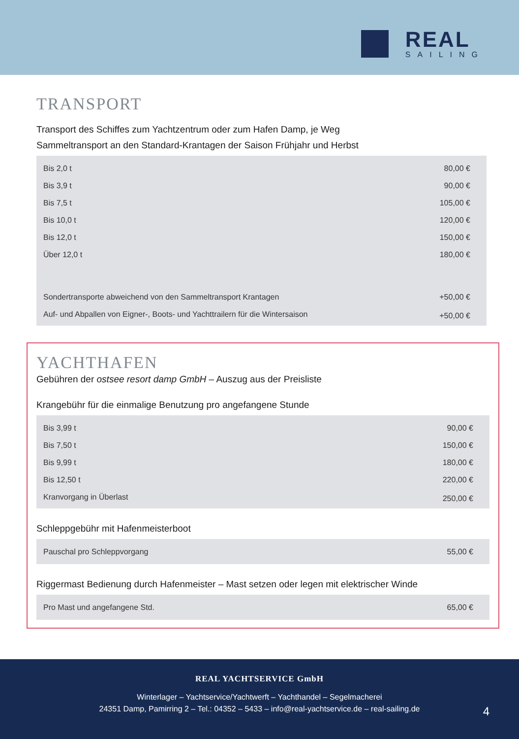REAL
SAILING
TRANSPORT
Transport des Schiffes zum Yachtzentrum oder zum Hafen Damp, je Weg
Sammeltransport an den Standard-Krantagen der Saison Frühjahr und Herbst
| Bis 2,0 t | 80,00 € |
| Bis 3,9 t | 90,00 € |
| Bis 7,5 t | 105,00 € |
| Bis 10,0 t | 120,00 € |
| Bis 12,0 t | 150,00 € |
| Über 12,0 t | 180,00 € |
| Sondertransporte abweichend von den Sammeltransport Krantagen | +50,00 € |
| Auf- und Abpallen von Eigner-, Boots- und Yachttrailern für die Wintersaison | +50,00 € |
YACHTHAFEN
Gebühren der ostsee resort damp GmbH – Auszug aus der Preisliste
Krangebühr für die einmalige Benutzung pro angefangene Stunde
| Bis 3,99 t | 90,00 € |
| Bis 7,50 t | 150,00 € |
| Bis 9,99 t | 180,00 € |
| Bis 12,50 t | 220,00 € |
| Kranvorgang in Überlast | 250,00 € |
Schleppgebühr mit Hafenmeisterboot
| Pauschal pro Schleppvorgang | 55,00 € |
Riggermast Bedienung durch Hafenmeister – Mast setzen oder legen mit elektrischer Winde
| Pro Mast und angefangene Std. | 65,00 € |
REAL YACHTSERVICE GmbH
Winterlager – Yachtservice/Yachtwerft – Yachthandel – Segelmacherei
24351 Damp, Pamirring 2 – Tel.: 04352 – 5433 – info@real-yachtservice.de – real-sailing.de
4